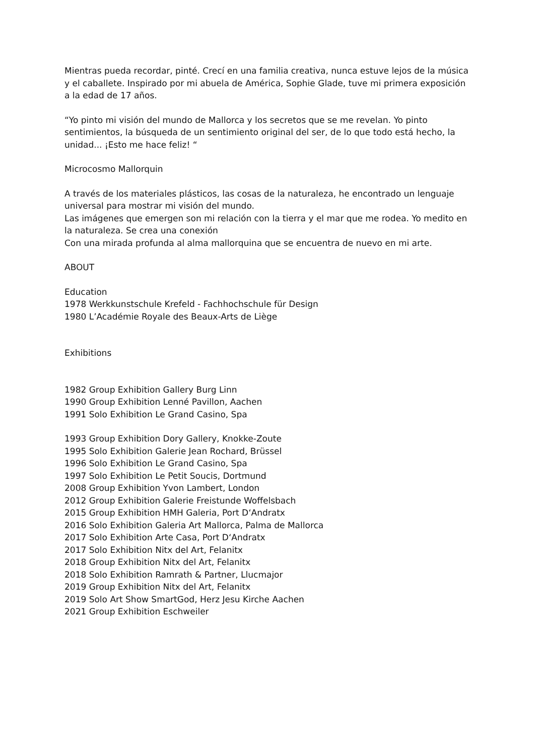Mientras pueda recordar, pinté. Crecí en una familia creativa, nunca estuve lejos de la música y el caballete. Inspirado por mi abuela de América, Sophie Glade, tuve mi primera exposición a la edad de 17 años.
“Yo pinto mi visión del mundo de Mallorca y los secretos que se me revelan. Yo pinto sentimientos, la búsqueda de un sentimiento original del ser, de lo que todo está hecho, la unidad... ¡Esto me hace feliz! “
Microcosmo Mallorquin
A través de los materiales plásticos, las cosas de la naturaleza, he encontrado un lenguaje universal para mostrar mi visión del mundo.
Las imágenes que emergen son mi relación con la tierra y el mar que me rodea. Yo medito en la naturaleza. Se crea una conexión
Con una mirada profunda al alma mallorquina que se encuentra de nuevo en mi arte.
ABOUT
Education
1978 Werkkunstschule Krefeld - Fachhochschule für Design
1980 L’Académie Royale des Beaux-Arts de Liège
Exhibitions
1982 Group Exhibition Gallery Burg Linn
1990 Group Exhibition Lenné Pavillon, Aachen
1991 Solo Exhibition Le Grand Casino, Spa
1993 Group Exhibition Dory Gallery, Knokke-Zoute
1995 Solo Exhibition Galerie Jean Rochard, Brüssel
1996 Solo Exhibition Le Grand Casino, Spa
1997 Solo Exhibition Le Petit Soucis, Dortmund
2008 Group Exhibition Yvon Lambert, London
2012 Group Exhibition Galerie Freistunde Woffelsbach
2015 Group Exhibition HMH Galeria, Port D‘Andratx
2016 Solo Exhibition Galeria Art Mallorca, Palma de Mallorca
2017 Solo Exhibition Arte Casa, Port D‘Andratx
2017 Solo Exhibition Nitx del Art, Felanitx
2018 Group Exhibition Nitx del Art, Felanitx
2018 Solo Exhibition Ramrath & Partner, Llucmajor
2019 Group Exhibition Nitx del Art, Felanitx
2019 Solo Art Show SmartGod, Herz Jesu Kirche Aachen
2021 Group Exhibition Eschweiler